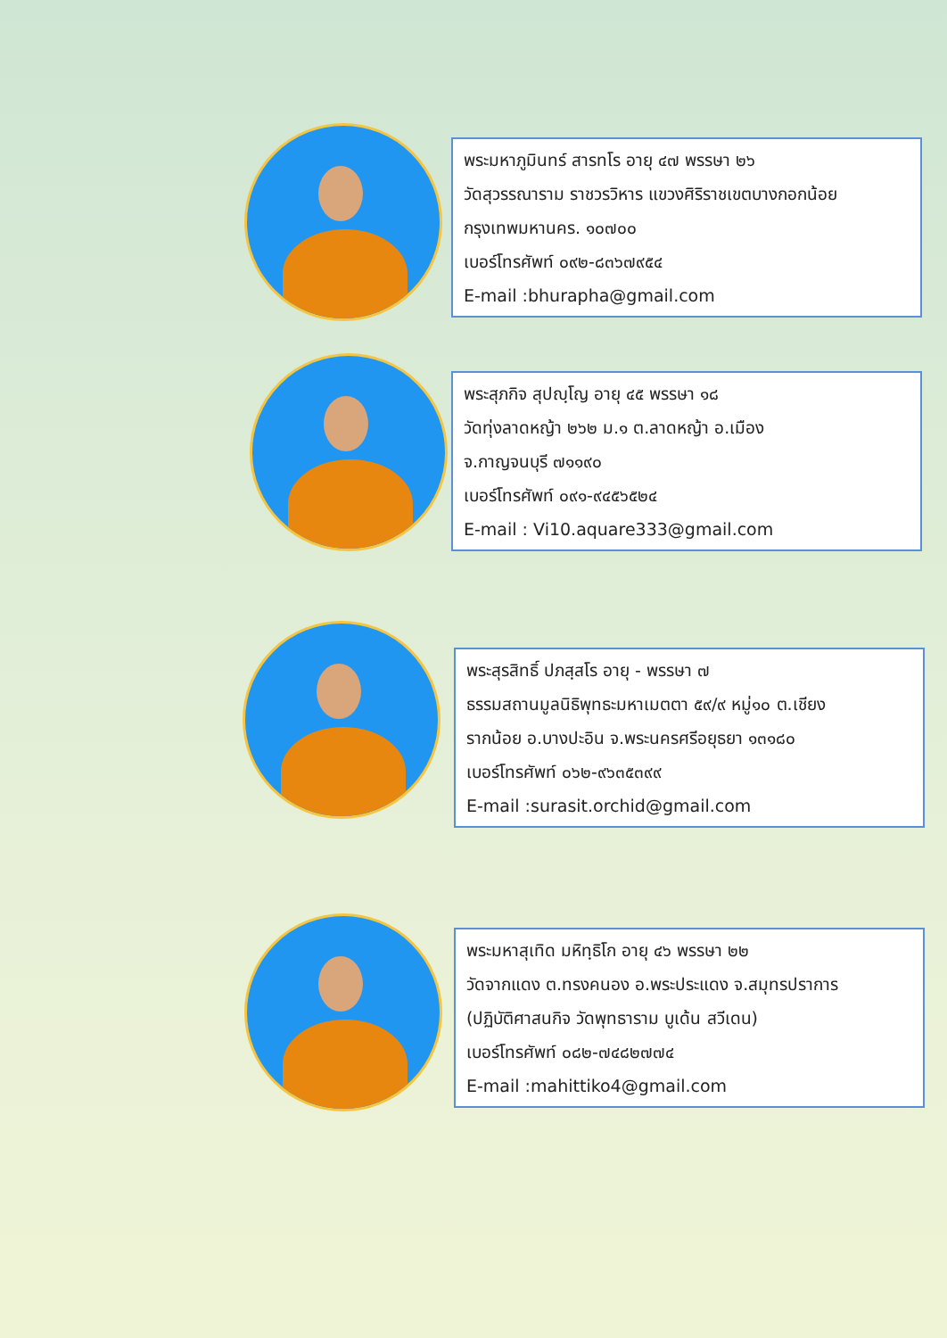พระมหาภูมินทร์ สารทโร อายุ ๔๗ พรรษา ๒๖
วัดสุวรรณาราม ราชวรวิหาร แขวงศิริราชเขตบางกอกน้อย
กรุงเทพมหานคร. ๑๐๗๐๐
เบอร์โทรศัพท์ ๐๙๒-๘๓๖๗๙๕๔
E-mail :bhurapha@gmail.com
พระสุภกิจ สุปญฺโญ อายุ ๔๕ พรรษา ๑๘
วัดทุ่งลาดหญ้า ๒๖๒ ม.๑ ต.ลาดหญ้า อ.เมือง
จ.กาญจนบุรี ๗๑๑๙๐
เบอร์โทรศัพท์ ๐๙๑-๙๔๕๖๕๒๔
E-mail : Vi10.aquare333@gmail.com
พระสุรสิทธิ์ ปภสฺสโร อายุ - พรรษา ๗
ธรรมสถานมูลนิธิพุทธะมหาเมตตา ๕๙/๙ หมู่๑๐ ต.เชียง
รากน้อย อ.บางปะอิน จ.พระนครศรีอยุธยา ๑๓๑๘๐
เบอร์โทรศัพท์ ๐๖๒-๙๖๓๕๓๙๙
E-mail :surasit.orchid@gmail.com
พระมหาสุเทิด มหิทฺธิโก อายุ ๔๖ พรรษา ๒๒
วัดจากแดง ต.ทรงคนอง อ.พระประแดง จ.สมุทรปราการ
(ปฏิบัติศาสนกิจ วัดพุทธาราม บูเด้น สวีเดน)
เบอร์โทรศัพท์ ๐๘๒-๗๔๘๒๗๗๔
E-mail :mahittiko4@gmail.com